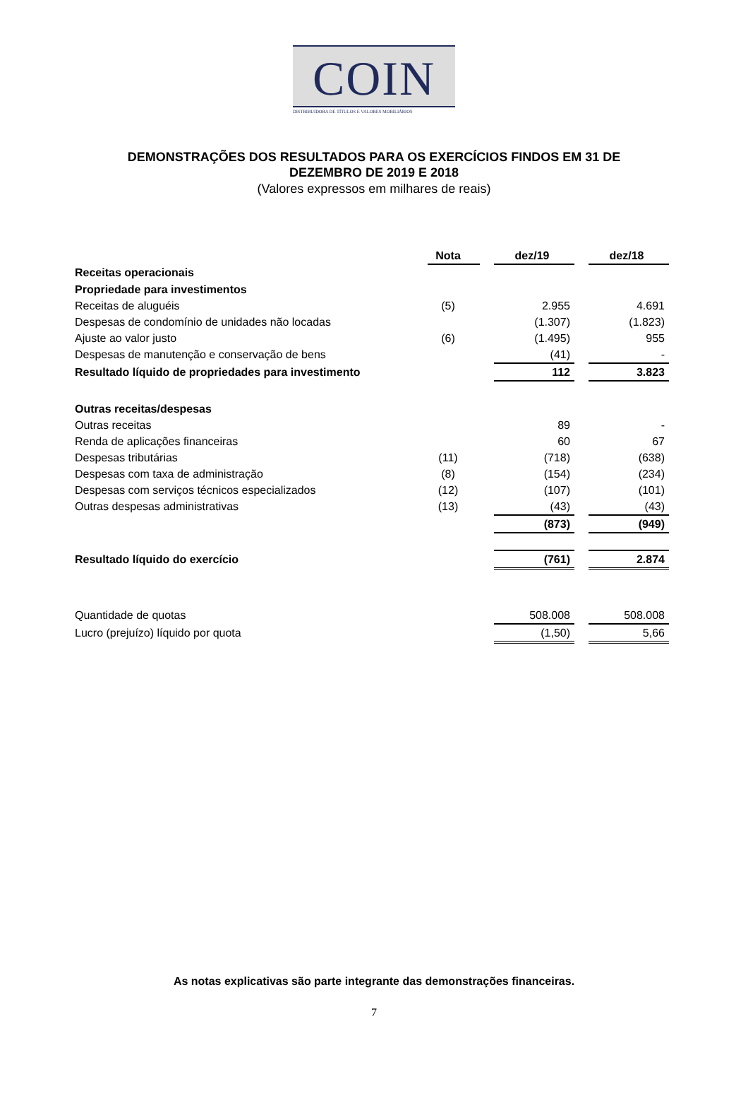COIN
DISTRIBUIDORA DE TÍTULOS E VALORES MOBILIÁRIOS
DEMONSTRAÇÕES DOS RESULTADOS PARA OS EXERCÍCIOS FINDOS EM 31 DE
DEZEMBRO DE 2019 E 2018
(Valores expressos em milhares de reais)
| | Nota | | dez/19 | | dez/18 |
| Receitas operacionais | | | | | |
| Propriedade para investimentos | | | | | |
| Receitas de aluguéis | (5) | | 2.955 | | 4.691 |
| Despesas de condomínio de unidades não locadas | | | (1.307) | | (1.823) |
| Ajuste ao valor justo | (6) | | (1.495) | | 955 |
| Despesas de manutenção e conservação de bens | | | (41) | | - |
| Resultado líquido de propriedades para investimento | | | 112 | | 3.823 |
| Outras receitas/despesas | | | | | |
| Outras receitas | | | 89 | | - |
| Renda de aplicações financeiras | | | 60 | | 67 |
| Despesas tributárias | (11) | | (718) | | (638) |
| Despesas com taxa de administração | (8) | | (154) | | (234) |
| Despesas com serviços técnicos especializados | (12) | | (107) | | (101) |
| Outras despesas administrativas | (13) | | (43) | | (43) |
| | | | (873) | | (949) |
| Resultado líquido do exercício | | | (761) | | 2.874 |
| Quantidade de quotas | | | 508.008 | | 508.008 |
| Lucro (prejuízo) líquido por quota | | | (1,50) | | 5,66 |
As notas explicativas são parte integrante das demonstrações financeiras.
7